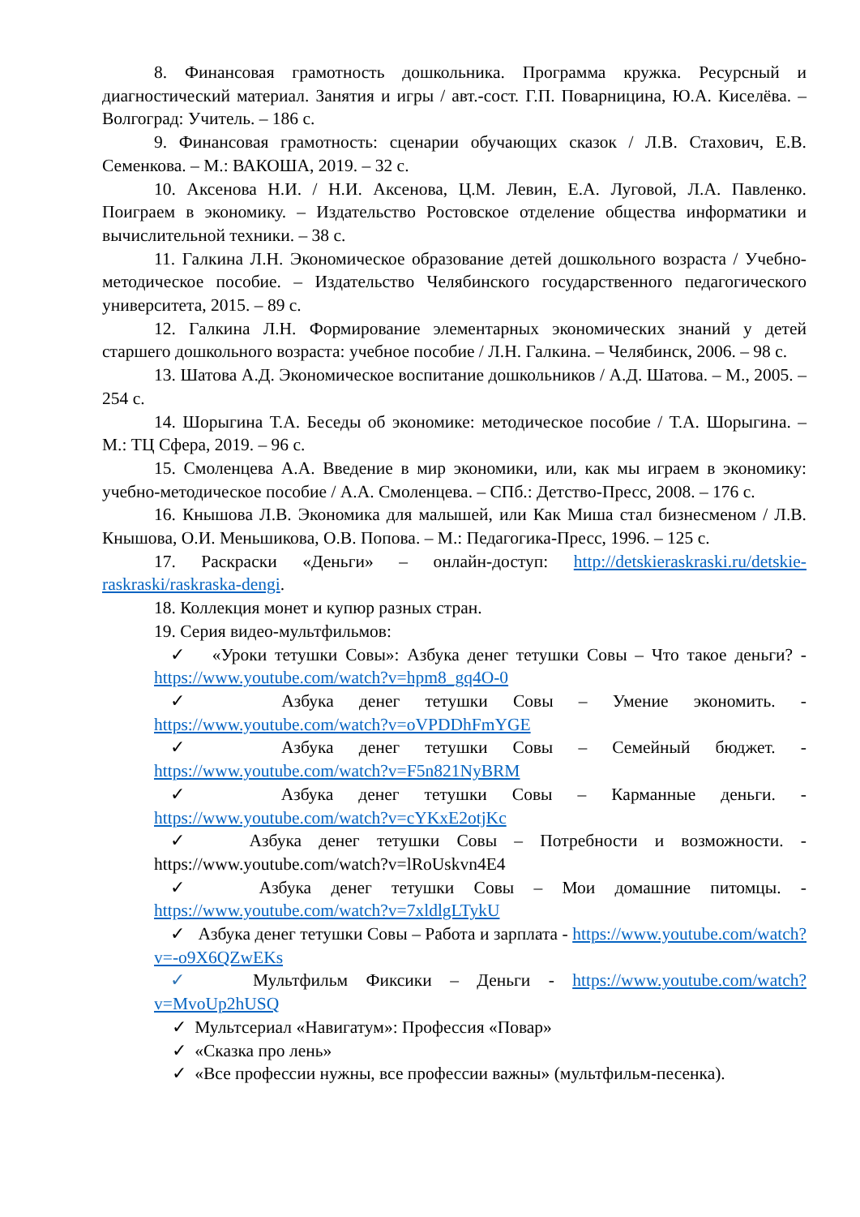8. Финансовая грамотность дошкольника. Программа кружка. Ресурсный и диагностический материал. Занятия и игры / авт.-сост. Г.П. Поварницина, Ю.А. Киселёва. – Волгоград: Учитель. – 186 с.
9. Финансовая грамотность: сценарии обучающих сказок / Л.В. Стахович, Е.В. Семенкова. – М.: ВАКОША, 2019. – 32 с.
10. Аксенова Н.И. / Н.И. Аксенова, Ц.М. Левин, Е.А. Луговой, Л.А. Павленко. Поиграем в экономику. – Издательство Ростовское отделение общества информатики и вычислительной техники. – 38 с.
11. Галкина Л.Н. Экономическое образование детей дошкольного возраста / Учебно-методическое пособие. – Издательство Челябинского государственного педагогического университета, 2015. – 89 с.
12. Галкина Л.Н. Формирование элементарных экономических знаний у детей старшего дошкольного возраста: учебное пособие / Л.Н. Галкина. – Челябинск, 2006. – 98 с.
13. Шатова А.Д. Экономическое воспитание дошкольников / А.Д. Шатова. – М., 2005. – 254 с.
14. Шорыгина Т.А. Беседы об экономике: методическое пособие / Т.А. Шорыгина. – М.: ТЦ Сфера, 2019. – 96 с.
15. Смоленцева А.А. Введение в мир экономики, или, как мы играем в экономику: учебно-методическое пособие / А.А. Смоленцева. – СПб.: Детство-Пресс, 2008. – 176 с.
16. Кнышова Л.В. Экономика для малышей, или Как Миша стал бизнесменом / Л.В. Кнышова, О.И. Меньшикова, О.В. Попова. – М.: Педагогика-Пресс, 1996. – 125 с.
17. Раскраски «Деньги» – онлайн-доступ: http://detskieraskraski.ru/detskie-raskraski/raskraska-dengi.
18. Коллекция монет и купюр разных стран.
19. Серия видео-мультфильмов:
✓ «Уроки тетушки Совы»: Азбука денег тетушки Совы – Что такое деньги? - https://www.youtube.com/watch?v=hpm8_gq4O-0
✓ Азбука денег тетушки Совы – Умение экономить. - https://www.youtube.com/watch?v=oVPDDhFmYGE
✓ Азбука денег тетушки Совы – Семейный бюджет. - https://www.youtube.com/watch?v=F5n821NyBRM
✓ Азбука денег тетушки Совы – Карманные деньги. - https://www.youtube.com/watch?v=cYKxE2otjKc
✓ Азбука денег тетушки Совы – Потребности и возможности. - https://www.youtube.com/watch?v=lRoUskvn4E4
✓ Азбука денег тетушки Совы – Мои домашние питомцы. - https://www.youtube.com/watch?v=7xldlgLTykU
✓ Азбука денег тетушки Совы – Работа и зарплата - https://www.youtube.com/watch?v=-o9X6QZwEKs
✓ Мультфильм Фиксики – Деньги - https://www.youtube.com/watch?v=MvoUp2hUSQ
✓ Мультсериал «Навигатум»: Профессия «Повар»
✓ «Сказка про лень»
✓ «Все профессии нужны, все профессии важны» (мультфильм-песенка).